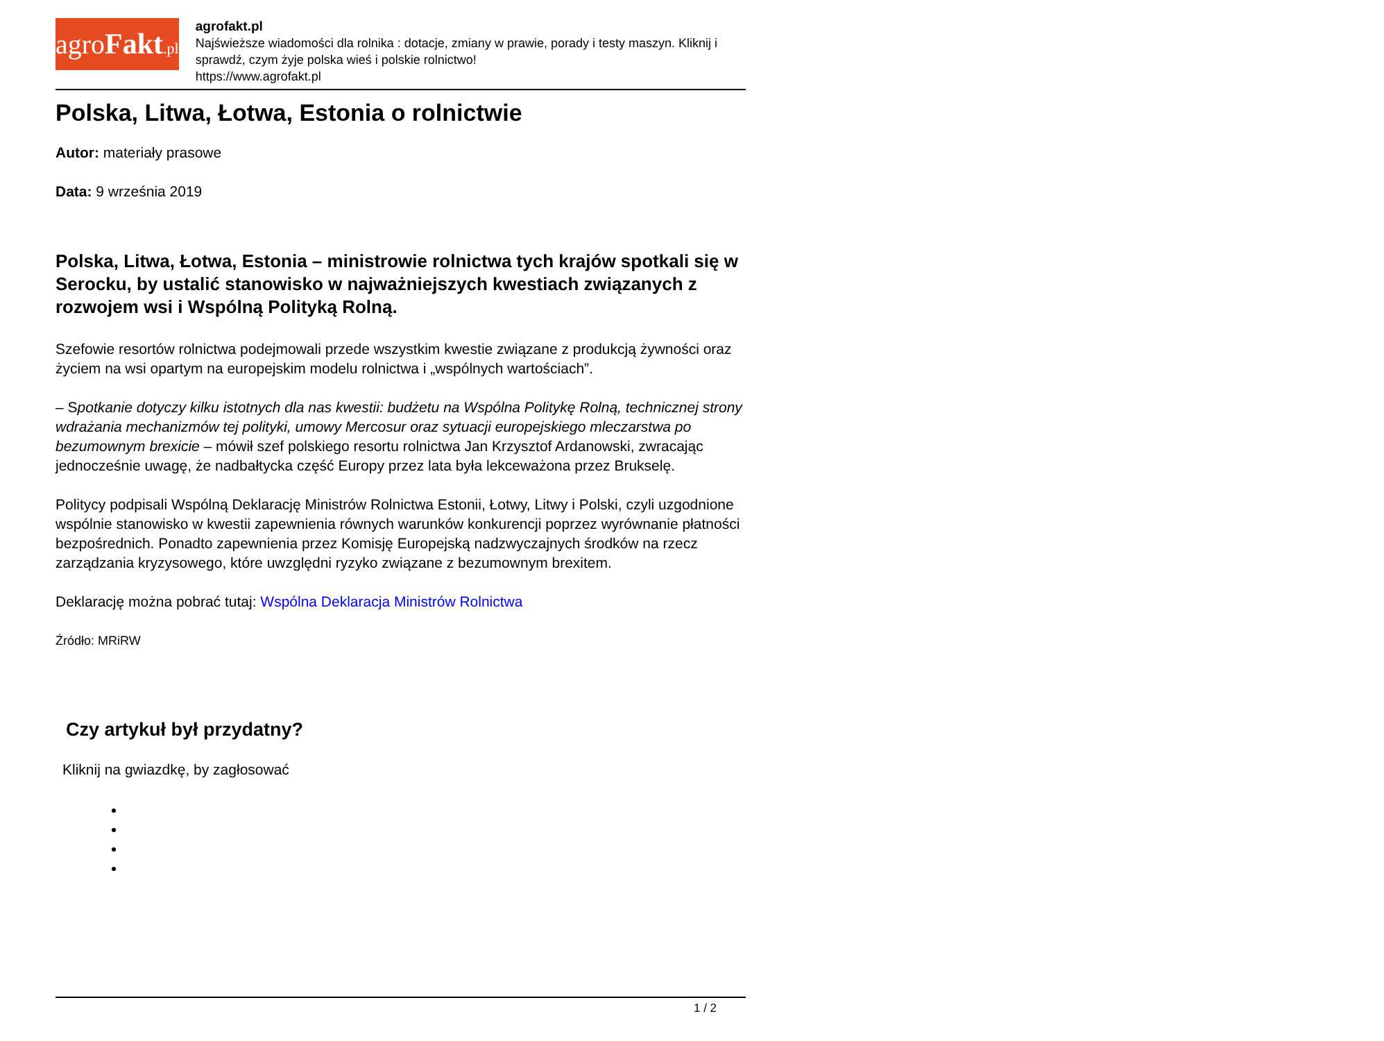agroFakt.pl
agrofakt.pl
Najświeższe wiadomości dla rolnika : dotacje, zmiany w prawie, porady i testy maszyn. Kliknij i sprawdź, czym żyje polska wieś i polskie rolnictwo!
https://www.agrofakt.pl
Polska, Litwa, Łotwa, Estonia o rolnictwie
Autor: materiały prasowe
Data: 9 września 2019
Polska, Litwa, Łotwa, Estonia – ministrowie rolnictwa tych krajów spotkali się w Serocku, by ustalić stanowisko w najważniejszych kwestiach związanych z rozwojem wsi i Wspólną Polityką Rolną.
Szefowie resortów rolnictwa podejmowali przede wszystkim kwestie związane z produkcją żywności oraz życiem na wsi opartym na europejskim modelu rolnictwa i „wspólnych wartościach”.
– Spotkanie dotyczy kilku istotnych dla nas kwestii: budżetu na Wspólna Politykę Rolną, technicznej strony wdrażania mechanizmów tej polityki, umowy Mercosur oraz sytuacji europejskiego mleczarstwa po bezumownym brexicie – mówił szef polskiego resortu rolnictwa Jan Krzysztof Ardanowski, zwracając jednocześnie uwagę, że nadbałtycka część Europy przez lata była lekceważona przez Brukselę.
Politycy podpisali Wspólną Deklarację Ministrów Rolnictwa Estonii, Łotwy, Litwy i Polski, czyli uzgodnione wspólnie stanowisko w kwestii zapewnienia równych warunków konkurencji poprzez wyrównanie płatności bezpośrednich. Ponadto zapewnienia przez Komisję Europejską nadzwyczajnych środków na rzecz zarządzania kryzysowego, które uwzględni ryzyko związane z bezumownym brexitem.
Deklarację można pobrać tutaj: Wspólna Deklaracja Ministrów Rolnictwa
Źródło: MRiRW
Czy artykuł był przydatny?
Kliknij na gwiazdkę, by zagłosować
1 / 2